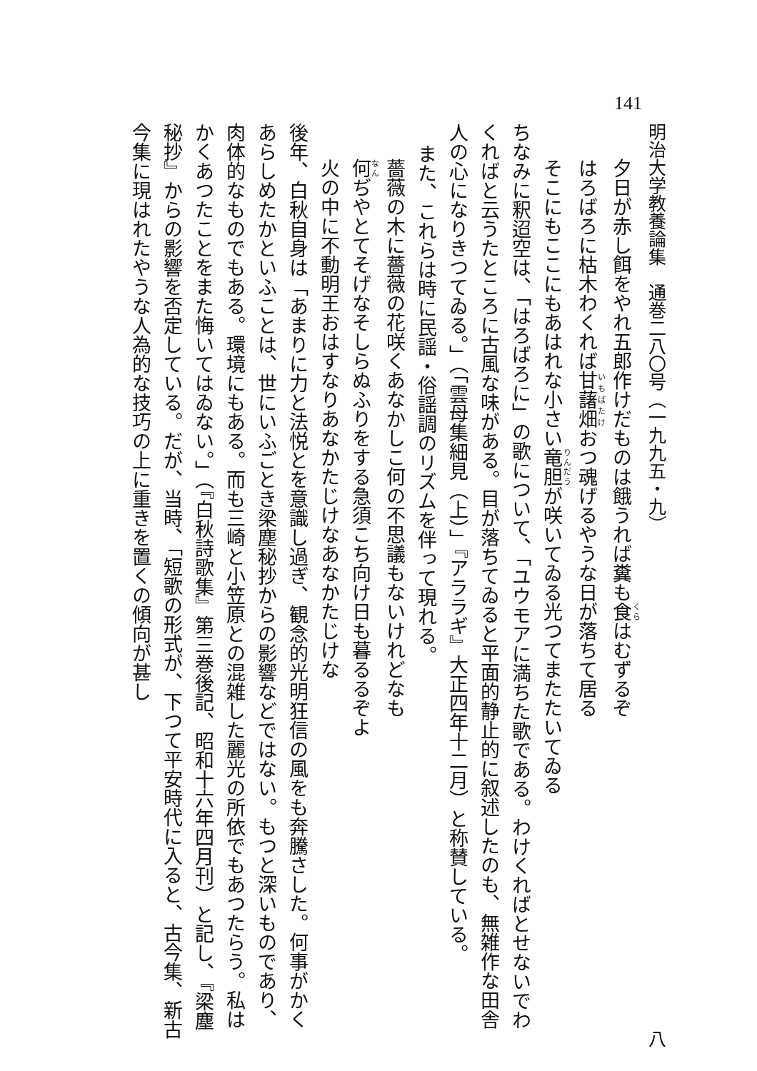141
明治大学教養論集　通巻二八〇号（一九九五・九） 八
夕日が赤し餌をやれ五郎作けだものは餓うれば糞も食はむずるぞ
はろばろに枯木わくれば甘藷畑おつ魂げるやうな日が落ちて居る
そこにもここにもあはれな小さい竜胆が咲いてゐる光つてまたたいてゐる
ちなみに釈迢空は、「はろばろに」の歌について、「ユウモアに満ちた歌である。わけくればとせないでわくればと云うたところに古風な味がある。目が落ちてゐると平面的静止的に叙述したのも、無雑作な田舎人の心になりきつてゐる。」（「雲母集細見（上）」『アララギ』大正四年十二月）と称賛している。
また、これらは時に民謡・俗謡調のリズムを伴って現れる。
薔薇の木に薔薇の花咲くあなかしこ何の不思議もないけれどなも
何ぢやとてそげなそしらぬふりをする急須こち向け日も暮るるぞよ
火の中に不動明王おはすなりあなかたじけなあなかたじけな
後年、白秋自身は「あまりに力と法悦とを意識し過ぎ、観念的光明狂信の風をも奔騰さした。何事がかくあらしめたかといふことは、世にいふごとき梁塵秘抄からの影響などではない。もつと深いものであり、肉体的なものでもある。環境にもある。而も三崎と小笠原との混雑した麗光の所依でもあつたらう。私はかくあつたことをまた悔いてはゐない。」（『白秋詩歌集』第三巻後記、昭和十六年四月刊）と記し、『梁塵秘抄』からの影響を否定している。だが、当時、「短歌の形式が、下つて平安時代に入ると、古今集、新古今集に現はれたやうな人為的な技巧の上に重きを置くの傾向が甚し